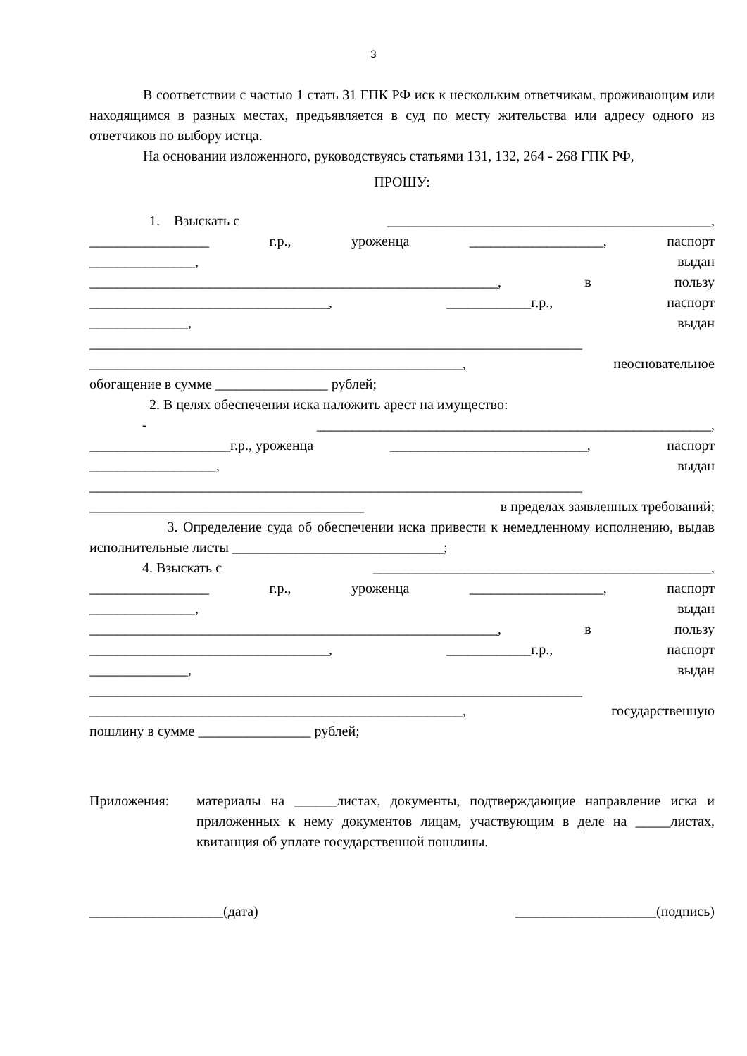3
В соответствии с частью 1 стать 31 ГПК РФ иск к нескольким ответчикам, проживающим или находящимся в разных местах, предъявляется в суд по месту жительства или адресу одного из ответчиков по выбору истца.
На основании изложенного, руководствуясь статьями 131, 132, 264 - 268 ГПК РФ,
ПРОШУ:
1. Взыскать с ______________________________________________,
_________________ г.р., уроженца ___________________, паспорт
_______________, выдан
__________________________________________________________, в пользу
__________________________________, ____________г.р., паспорт
______________, выдан
______________________________________________________________________
_____________________________________________________, неосновательное
обогащение в сумме ________________ рублей;
2. В целях обеспечения иска наложить арест на имущество:
- ________________________________________________________,
____________________г.р., уроженца ____________________________, паспорт
__________________, выдан
______________________________________________________________________
_______________________________________ в пределах заявленных требований;
3. Определение суда об обеспечении иска привести к немедленному исполнению, выдав исполнительные листы ______________________________;
4. Взыскать с ________________________________________________,
_________________ г.р., уроженца ___________________, паспорт
_______________, выдан
__________________________________________________________, в пользу
__________________________________, ____________г.р., паспорт
______________, выдан
______________________________________________________________________
_____________________________________________________, государственную
пошлину в сумме ________________ рублей;
Приложения: материалы на ______листах, документы, подтверждающие направление иска и приложенных к нему документов лицам, участвующим в деле на _____листах, квитанция об уплате государственной пошлины.
___________________(дата) ____________________(подпись)